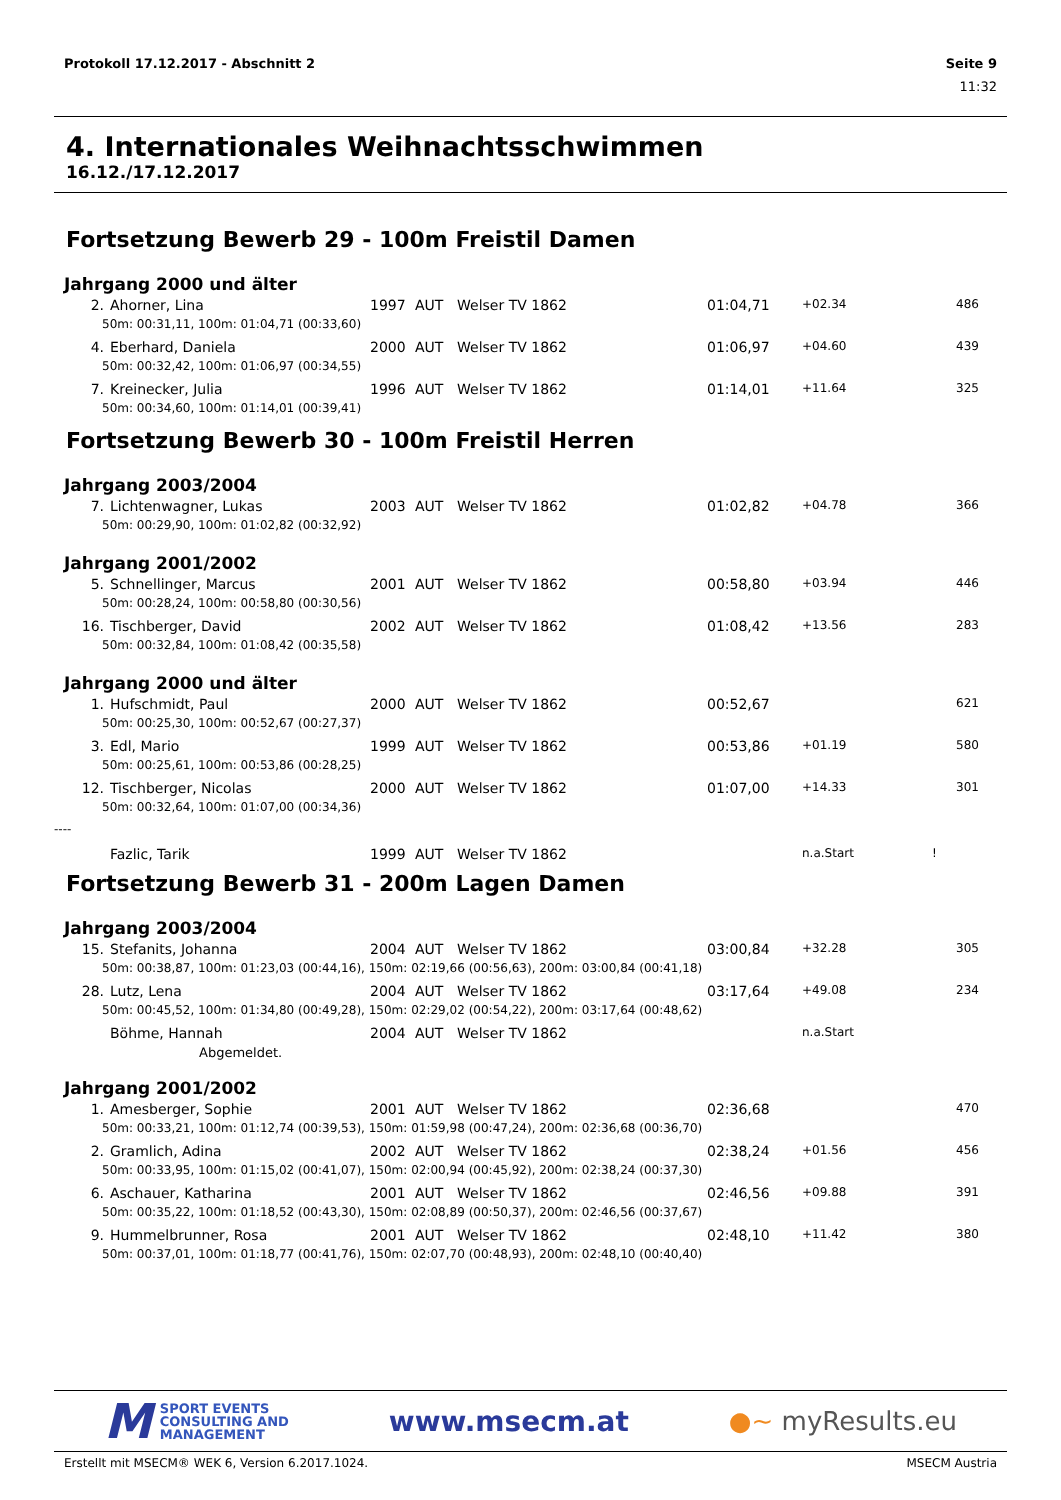Protokoll 17.12.2017 - Abschnitt 2 Seite 9
11:32
4. Internationales Weihnachtsschwimmen
16.12./17.12.2017
Fortsetzung Bewerb 29 - 100m Freistil Damen
Jahrgang 2000 und älter
| 2. | Ahorner, Lina | 1997 | AUT | Welser TV 1862 | 01:04,71 | +02.34 | | 486 |
| 50m: 00:31,11, 100m: 01:04,71 (00:33,60) | | | | | | | | |
| 4. | Eberhard, Daniela | 2000 | AUT | Welser TV 1862 | 01:06,97 | +04.60 | | 439 |
| 50m: 00:32,42, 100m: 01:06,97 (00:34,55) | | | | | | | | |
| 7. | Kreinecker, Julia | 1996 | AUT | Welser TV 1862 | 01:14,01 | +11.64 | | 325 |
| 50m: 00:34,60, 100m: 01:14,01 (00:39,41) | | | | | | | | |
Fortsetzung Bewerb 30 - 100m Freistil Herren
Jahrgang 2003/2004
| 7. | Lichtenwagner, Lukas | 2003 | AUT | Welser TV 1862 | 01:02,82 | +04.78 | | 366 |
| 50m: 00:29,90, 100m: 01:02,82 (00:32,92) | | | | | | | | |
Jahrgang 2001/2002
| 5. | Schnellinger, Marcus | 2001 | AUT | Welser TV 1862 | 00:58,80 | +03.94 | | 446 |
| 50m: 00:28,24, 100m: 00:58,80 (00:30,56) | | | | | | | | |
| 16. | Tischberger, David | 2002 | AUT | Welser TV 1862 | 01:08,42 | +13.56 | | 283 |
| 50m: 00:32,84, 100m: 01:08,42 (00:35,58) | | | | | | | | |
Jahrgang 2000 und älter
| 1. | Hufschmidt, Paul | 2000 | AUT | Welser TV 1862 | 00:52,67 | | | 621 |
| 50m: 00:25,30, 100m: 00:52,67 (00:27,37) | | | | | | | | |
| 3. | Edl, Mario | 1999 | AUT | Welser TV 1862 | 00:53,86 | +01.19 | | 580 |
| 50m: 00:25,61, 100m: 00:53,86 (00:28,25) | | | | | | | | |
| 12. | Tischberger, Nicolas | 2000 | AUT | Welser TV 1862 | 01:07,00 | +14.33 | | 301 |
| 50m: 00:32,64, 100m: 01:07,00 (00:34,36) | | | | | | | | |
| ---- | | | | | | | | |
| | Fazlic, Tarik | 1999 | AUT | Welser TV 1862 | | n.a.Start | ! | |
Fortsetzung Bewerb 31 - 200m Lagen Damen
Jahrgang 2003/2004
| 15. | Stefanits, Johanna | 2004 | AUT | Welser TV 1862 | 03:00,84 | +32.28 | | 305 |
| 50m: 00:38,87, 100m: 01:23,03 (00:44,16), 150m: 02:19,66 (00:56,63), 200m: 03:00,84 (00:41,18) | | | | | | | | |
| 28. | Lutz, Lena | 2004 | AUT | Welser TV 1862 | 03:17,64 | +49.08 | | 234 |
| 50m: 00:45,52, 100m: 01:34,80 (00:49,28), 150m: 02:29,02 (00:54,22), 200m: 03:17,64 (00:48,62) | | | | | | | | |
| | Böhme, Hannah | 2004 | AUT | Welser TV 1862 | | n.a.Start | | |
| Abgemeldet. | | | | | | | | |
Jahrgang 2001/2002
| 1. | Amesberger, Sophie | 2001 | AUT | Welser TV 1862 | 02:36,68 | | | 470 |
| 50m: 00:33,21, 100m: 01:12,74 (00:39,53), 150m: 01:59,98 (00:47,24), 200m: 02:36,68 (00:36,70) | | | | | | | | |
| 2. | Gramlich, Adina | 2002 | AUT | Welser TV 1862 | 02:38,24 | +01.56 | | 456 |
| 50m: 00:33,95, 100m: 01:15,02 (00:41,07), 150m: 02:00,94 (00:45,92), 200m: 02:38,24 (00:37,30) | | | | | | | | |
| 6. | Aschauer, Katharina | 2001 | AUT | Welser TV 1862 | 02:46,56 | +09.88 | | 391 |
| 50m: 00:35,22, 100m: 01:18,52 (00:43,30), 150m: 02:08,89 (00:50,37), 200m: 02:46,56 (00:37,67) | | | | | | | | |
| 9. | Hummelbrunner, Rosa | 2001 | AUT | Welser TV 1862 | 02:48,10 | +11.42 | | 380 |
| 50m: 00:37,01, 100m: 01:18,77 (00:41,76), 150m: 02:07,70 (00:48,93), 200m: 02:48,10 (00:40,40) | | | | | | | | |
M SPORT EVENTS
CONSULTING AND
MANAGEMENT
www.msecm.at ●~ myResults.eu
Erstellt mit MSECM® WEK 6, Version 6.2017.1024. MSECM Austria